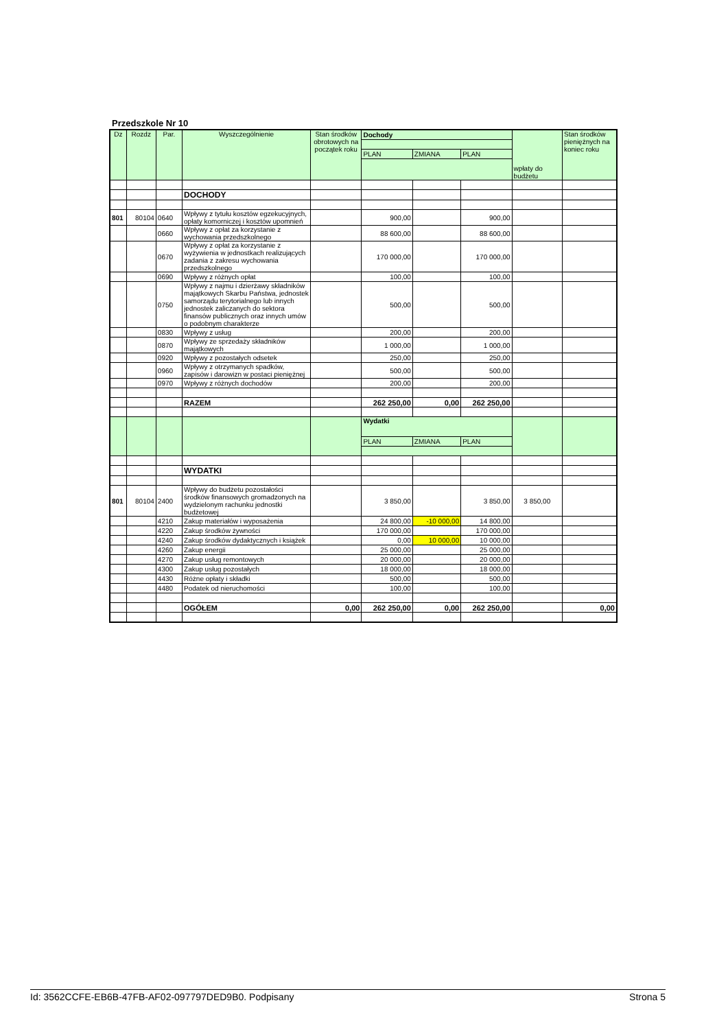Przedszkole Nr 10
| Dz | Rozdz | Par. | Wyszczególnienie | Stan środków obrotowych na początek roku | Dochody | | | wpłaty do budżetu | Stan środków pieniężnych na koniec roku |
| --- | --- | --- | --- | --- | --- | --- | --- | --- | --- |
| | | | | | PLAN | ZMIANA | PLAN | | |
| | | | DOCHODY | | | | | | |
| 801 | 80104 | 0640 | Wpływy z tytułu kosztów egzekucyjnych, opłaty komorniczej i kosztów upomnień | | 900,00 | | 900,00 | | |
| | | 0660 | Wpływy z opłat za korzystanie z wychowania przedszkolnego | | 88 600,00 | | 88 600,00 | | |
| | | 0670 | Wpływy z opłat za korzystanie z wyżywienia w jednostkach realizujących zadania z zakresu wychowania przedszkolnego | | 170 000,00 | | 170 000,00 | | |
| | | 0690 | Wpływy z różnych opłat | | 100,00 | | 100,00 | | |
| | | 0750 | Wpływy z najmu i dzierżawy składników majątkowych Skarbu Państwa, jednostek samorządu terytorialnego lub innych jednostek zaliczanych do sektora finansów publicznych oraz innych umów o podobnym charakterze | | 500,00 | | 500,00 | | |
| | | 0830 | Wpływy z usług | | 200,00 | | 200,00 | | |
| | | 0870 | Wpływy ze sprzedaży składników majątkowych | | 1 000,00 | | 1 000,00 | | |
| | | 0920 | Wpływy z pozostałych odsetek | | 250,00 | | 250,00 | | |
| | | 0960 | Wpływy z otrzymanych spadków, zapisów i darowizn w postaci pieniężnej | | 500,00 | | 500,00 | | |
| | | 0970 | Wpływy z różnych dochodów | | 200,00 | | 200,00 | | |
| | | | RAZEM | | 262 250,00 | 0,00 | 262 250,00 | | |
| | | | | | Wydatki | | | | |
| | | | | | PLAN | ZMIANA | PLAN | | |
| | | | WYDATKI | | | | | | |
| 801 | 80104 | 2400 | Wpływy do budżetu pozostałości środków finansowych gromadzonych na wydzielonym rachunku jednostki budżetowej | | 3 850,00 | | 3 850,00 | 3 850,00 | |
| | | 4210 | Zakup materiałów i wyposażenia | | 24 800,00 | -10 000,00 | 14 800,00 | | |
| | | 4220 | Zakup środków żywności | | 170 000,00 | | 170 000,00 | | |
| | | 4240 | Zakup środków dydaktycznych i książek | | 0,00 | 10 000,00 | 10 000,00 | | |
| | | 4260 | Zakup energii | | 25 000,00 | | 25 000,00 | | |
| | | 4270 | Zakup usług remontowych | | 20 000,00 | | 20 000,00 | | |
| | | 4300 | Zakup usług pozostałych | | 18 000,00 | | 18 000,00 | | |
| | | 4430 | Różne opłaty i składki | | 500,00 | | 500,00 | | |
| | | 4480 | Podatek od nieruchomości | | 100,00 | | 100,00 | | |
| | | | OGÓŁEM | 0,00 | 262 250,00 | 0,00 | 262 250,00 | | 0,00 |
Id: 3562CCFE-EB6B-47FB-AF02-097797DED9B0. Podpisany Strona 5